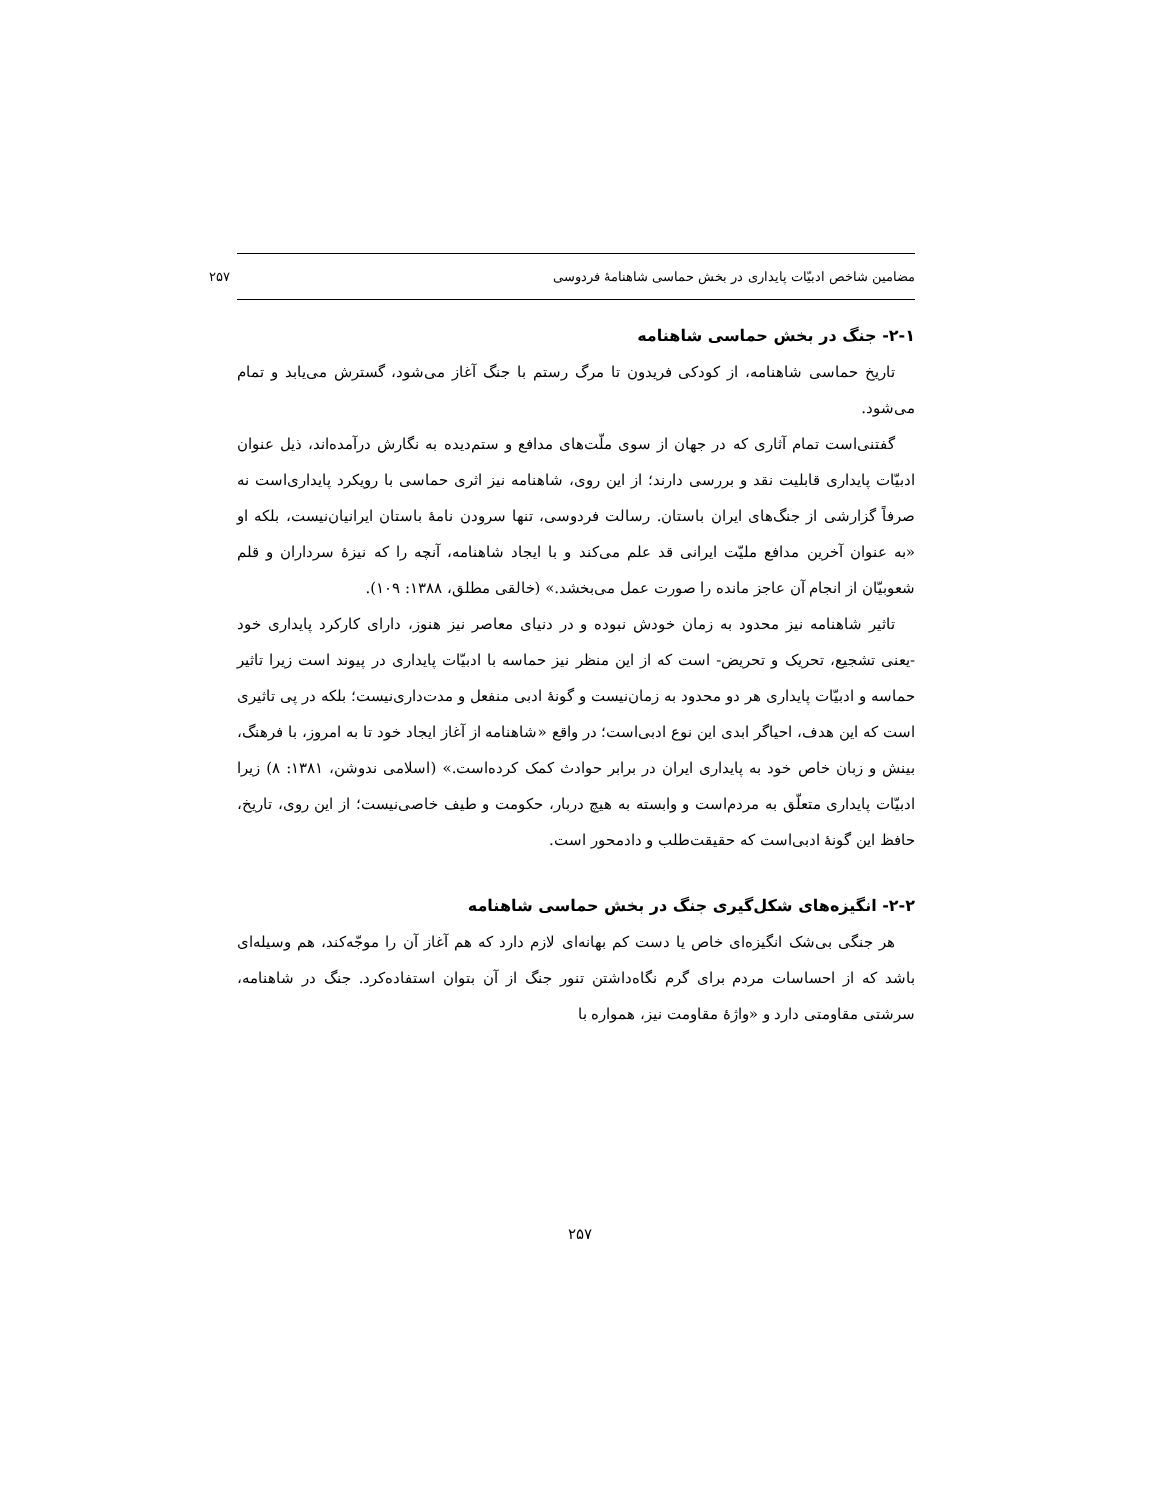مضامین شاخص ادبیّات پایداری در بخش حماسی شاهنامهٔ فردوسی ۲۵۷
۲-۱- جنگ در بخش حماسی شاهنامه
تاریخ حماسی شاهنامه، از کودکی فریدون تا مرگ رستم با جنگ آغاز می‌شود، گسترش می‌یابد و تمام می‌شود.
گفتنی‌است تمام آثاری که در جهان از سوی ملّت‌های مدافع و ستم‌دیده به نگارش درآمده‌اند، ذیل عنوان ادبیّات پایداری قابلیت نقد و بررسی دارند؛ از این روی، شاهنامه نیز اثری حماسی با رویکرد پایداری‌است نه صرفاً گزارشی از جنگ‌های ایران باستان. رسالت فردوسی، تنها سرودن نامهٔ باستان ایرانیان‌نیست، بلکه او «به عنوان آخرین مدافع ملیّت ایرانی قد علم می‌کند و با ایجاد شاهنامه، آنچه را که نیزهٔ سرداران و قلم شعوبیّان از انجام آن عاجز مانده را صورت عمل می‌بخشد.» (خالقی مطلق، ۱۳۸۸: ۱۰۹).
تاثیر شاهنامه نیز محدود به زمان خودش نبوده و در دنیای معاصر نیز هنوز، دارای کارکرد پایداری خود -یعنی تشجیع، تحریک و تحریض- است که از این منظر نیز حماسه با ادبیّات پایداری در پیوند است زیرا تاثیر حماسه و ادبیّات پایداری هر دو محدود به زمان‌نیست و گونهٔ ادبی منفعل و مدت‌داری‌نیست؛ بلکه در پی تاثیری است که این هدف، احیاگر ابدی این نوع ادبی‌است؛ در واقع «شاهنامه از آغاز ایجاد خود تا به امروز، با فرهنگ، بینش و زبان خاص خود به پایداری ایران در برابر حوادث کمک کرده‌است.» (اسلامی ندوشن، ۱۳۸۱: ۸) زیرا ادبیّات پایداری متعلّق به مردم‌است و وابسته به هیچ دربار، حکومت و طیف خاصی‌نیست؛ از این روی، تاریخ، حافظ این گونهٔ ادبی‌است که حقیقت‌طلب و دادمحور است.
۲-۲- انگیزه‌های شکل‌گیری جنگ در بخش حماسی شاهنامه
هر جنگی بی‌شک انگیزه‌ای خاص یا دست کم بهانه‌ای لازم دارد که هم آغاز آن را موجّه‌کند، هم وسیله‌ای باشد که از احساسات مردم برای گرم نگاه‌داشتن تنور جنگ از آن بتوان استفاده‌کرد. جنگ در شاهنامه، سرشتی مقاومتی دارد و «واژهٔ مقاومت نیز، همواره با
۲۵۷